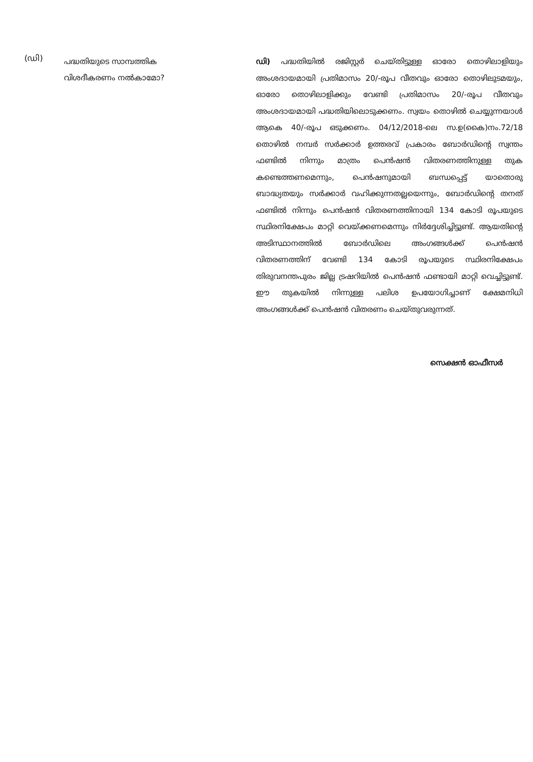(ഡി)
പദ്ധതിയുടെ സാമ്പത്തിക
വിശദീകരണം നൽകാമോ?
ഡി) പദ്ധതിയിൽ രജിസ്റ്റർ ചെയ്തിട്ടുള്ള ഓരോ തൊഴിലാളിയും അംശദായമായി പ്രതിമാസം 20/-രൂപ വീതവും ഓരോ തൊഴിലുടമയും, ഓരോ തൊഴിലാളിക്കും വേണ്ടി പ്രതിമാസം 20/-രൂപ വീതവും അംശദായമായി പദ്ധതിയിലൊടുക്കണം. സ്വയം തൊഴിൽ ചെയ്യുന്നയാൾ ആകെ 40/-രൂപ ഒടുക്കണം. 04/12/2018-ലെ സ.ഉ(കൈ)നം.72/18 തൊഴിൽ നമ്പർ സർക്കാർ ഉത്തരവ് പ്രകാരം ബോർഡിന്റെ സ്വന്തം ഫണ്ടിൽ നിന്നും മാത്രം പെൻഷൻ വിതരണത്തിനുള്ള തുക കണ്ടെത്തണമെന്നും, പെൻഷനുമായി ബന്ധപ്പെട്ട് യാതൊരു ബാദ്ധ്യതയും സർക്കാർ വഹിക്കുന്നതല്ലയെന്നും, ബോർഡിന്റെ തനത് ഫണ്ടിൽ നിന്നും പെൻഷൻ വിതരണത്തിനായി 134 കോടി രൂപയുടെ സ്ഥിരനിക്ഷേപം മാറ്റി വെയ്ക്കണമെന്നും നിർദ്ദേശിച്ചിട്ടുണ്ട്. ആയതിന്റെ അടിസ്ഥാനത്തിൽ ബോർഡിലെ അംഗങ്ങൾക്ക് പെൻഷൻ വിതരണത്തിന് വേണ്ടി 134 കോടി രൂപയുടെ സ്ഥിരനിക്ഷേപം തിരുവനന്തപുരം ജില്ല ട്രഷറിയിൽ പെൻഷൻ ഫണ്ടായി മാറ്റി വെച്ചിട്ടുണ്ട്. ഈ തുകയിൽ നിന്നുള്ള പലിശ ഉപയോഗിച്ചാണ് ക്ഷേമനിധി അംഗങ്ങൾക്ക് പെൻഷൻ വിതരണം ചെയ്തുവരുന്നത്.
സെക്ഷൻ ഓഫീസർ